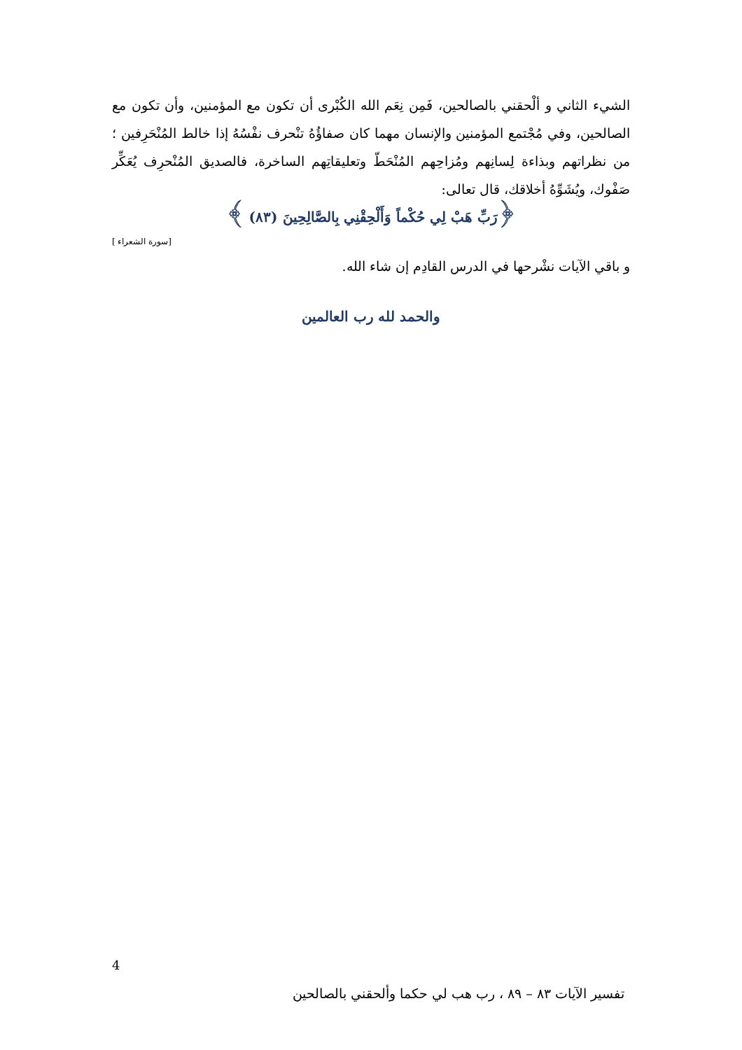الشيء الثاني و ألْحقني بالصالحين، فَمِن نِعَم الله الكُبْرى أن تكون مع المؤمنين، وأن تكون مع الصالحين، وفي مُجْتمع المؤمنين والإنسان مهما كان صفاؤُهُ تنْحرف نفْسُهُ إذا خالط المُنْحَرِفين ؛ من نظراتهم وبذاءة لِسانِهم ومُزاحِهم المُنْحَطّ وتعليقاتِهم الساخرة، فالصديق المُنْحرِف يُعَكِّر صَفْوك، ويُشَوِّهُ أخلاقك، قال تعالى:
﴿رَبِّ هَبْ لِي حُكْماً وَأَلْحِقْنِي بِالصَّالِحِينَ (٨٣) ﴾
[سورة الشعراء ]
و باقي الآيات نشْرحها في الدرس القادِم إن شاء الله.
والحمد لله رب العالمين
4
تفسير الآيات ٨٣ – ٨٩ ، رب هب لي حكما وألحقني بالصالحين